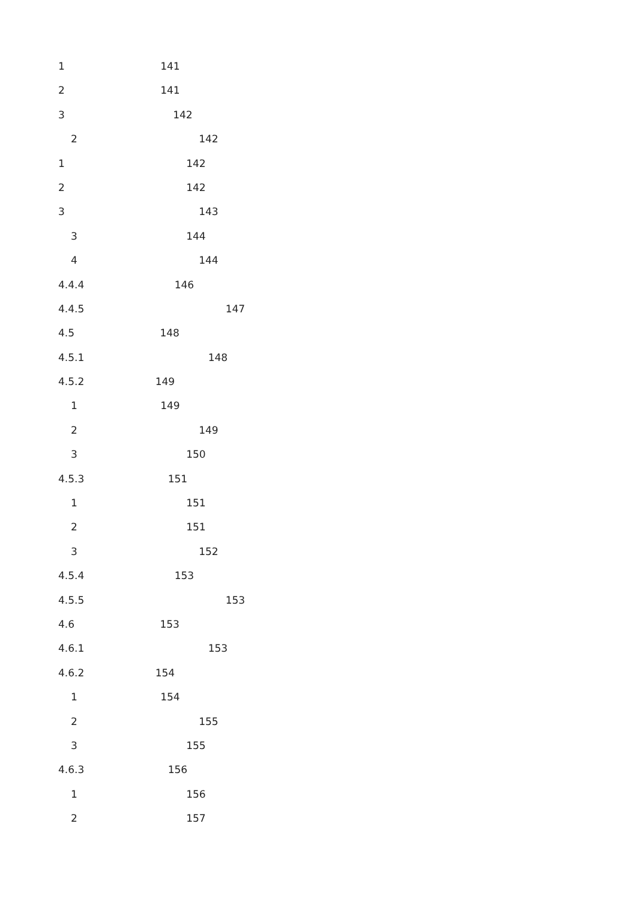1 141
2 141
3 142
2 142
1 142
2 142
3 143
3 144
4 144
4.4.4 146
4.4.5 147
4.5 148
4.5.1 148
4.5.2 149
1 149
2 149
3 150
4.5.3 151
1 151
2 151
3 152
4.5.4 153
4.5.5 153
4.6 153
4.6.1 153
4.6.2 154
1 154
2 155
3 155
4.6.3 156
1 156
2 157